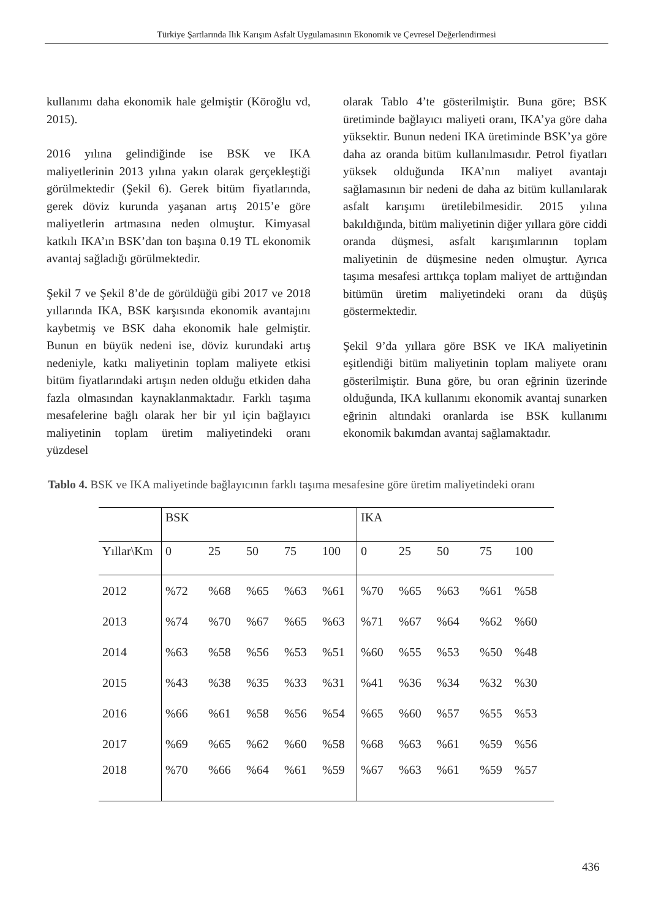Türkiye Şartlarında Ilık Karışım Asfalt Uygulamasının Ekonomik ve Çevresel Değerlendirmesi
kullanımı daha ekonomik hale gelmiştir (Köroğlu vd, 2015).
2016 yılına gelindiğinde ise BSK ve IKA maliyetlerinin 2013 yılına yakın olarak gerçekleştiği görülmektedir (Şekil 6). Gerek bitüm fiyatlarında, gerek döviz kurunda yaşanan artış 2015’e göre maliyetlerin artmasına neden olmuştur. Kimyasal katkılı IKA’ın BSK’dan ton başına 0.19 TL ekonomik avantaj sağladığı görülmektedir.
Şekil 7 ve Şekil 8’de de görüldüğü gibi 2017 ve 2018 yıllarında IKA, BSK karşısında ekonomik avantajını kaybetmiş ve BSK daha ekonomik hale gelmiştir. Bunun en büyük nedeni ise, döviz kurundaki artış nedeniyle, katkı maliyetinin toplam maliyete etkisi bitüm fiyatlarındaki artışın neden olduğu etkiden daha fazla olmasından kaynaklanmaktadır. Farklı taşıma mesafelerine bağlı olarak her bir yıl için bağlayıcı maliyetinin toplam üretim maliyetindeki oranı yüzdesel
olarak Tablo 4’te gösterilmiştir. Buna göre; BSK üretiminde bağlayıcı maliyeti oranı, IKA’ya göre daha yüksektir. Bunun nedeni IKA üretiminde BSK’ya göre daha az oranda bitüm kullanılmasıdır. Petrol fiyatları yüksek olduğunda IKA’nın maliyet avantajı sağlamasının bir nedeni de daha az bitüm kullanılarak asfalt karışımı üretilebilmesidir. 2015 yılına bakıldığında, bitüm maliyetinin diğer yıllara göre ciddi oranda düşmesi, asfalt karışımlarının toplam maliyetinin de düşmesine neden olmuştur. Ayrıca taşıma mesafesi arttıkça toplam maliyet de arttığından bitümün üretim maliyetindeki oranı da düşüş göstermektedir.
Şekil 9’da yıllara göre BSK ve IKA maliyetinin eşitlendiği bitüm maliyetinin toplam maliyete oranı gösterilmiştir. Buna göre, bu oran eğrinin üzerinde olduğunda, IKA kullanımı ekonomik avantaj sunarken eğrinin altındaki oranlarda ise BSK kullanımı ekonomik bakımdan avantaj sağlamaktadır.
Tablo 4. BSK ve IKA maliyetinde bağlayıcının farklı taşıma mesafesine göre üretim maliyetindeki oranı
| | BSK | | | | | IKA | | | | |
| Yıllar\Km | 0 | 25 | 50 | 75 | 100 | 0 | 25 | 50 | 75 | 100 |
| 2012 | %72 | %68 | %65 | %63 | %61 | %70 | %65 | %63 | %61 | %58 |
| 2013 | %74 | %70 | %67 | %65 | %63 | %71 | %67 | %64 | %62 | %60 |
| 2014 | %63 | %58 | %56 | %53 | %51 | %60 | %55 | %53 | %50 | %48 |
| 2015 | %43 | %38 | %35 | %33 | %31 | %41 | %36 | %34 | %32 | %30 |
| 2016 | %66 | %61 | %58 | %56 | %54 | %65 | %60 | %57 | %55 | %53 |
| 2017 | %69 | %65 | %62 | %60 | %58 | %68 | %63 | %61 | %59 | %56 |
| 2018 | %70 | %66 | %64 | %61 | %59 | %67 | %63 | %61 | %59 | %57 |
436